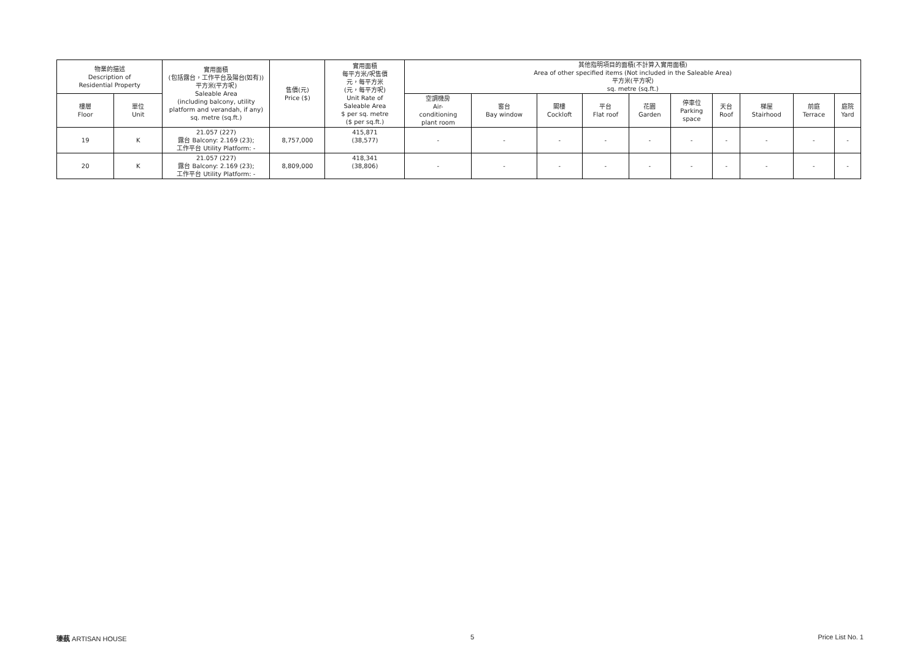| 物業的描述 Description of Residential Property | | 實用面積 (包括露台，工作平台及陽台(如有)) 平方米(平方呎) Saleable Area (including balcony, utility platform and verandah, if any) sq. metre (sq.ft.) | 售價(元) Price ($) | 實用面積 每平方米/呎售價 元，每平方米 (元，每平方呎) Unit Rate of Saleable Area $ per sq. metre ($ per sq.ft.) | 其他指明項目的面積(不計算入實用面積) Area of other specified items (Not included in the Saleable Area) 平方米(平方呎) sq. metre (sq.ft.) | | | | | | | | | |
| --- | --- | --- | --- | --- | --- | --- | --- | --- | --- | --- | --- | --- | --- | --- |
| 樓層 Floor | 單位 Unit | | | | 空調機房 Air- conditioning plant room | 窗台 Bay window | 閣樓 Cockloft | 平台 Flat roof | 花園 Garden | 停車位 Parking space | 天台 Roof | 梯屋 Stairhood | 前庭 Terrace | 庭院 Yard |
| 19 | K | 21.057 (227) 露台 Balcony: 2.169 (23); 工作平台 Utility Platform: - | 8,757,000 | 415,871 (38,577) | - | - | - | - | - | - | - | - | - | - |
| 20 | K | 21.057 (227) 露台 Balcony: 2.169 (23); 工作平台 Utility Platform: - | 8,809,000 | 418,341 (38,806) | - | - | - | - | - | - | - | - | - | - |
瑧蓺 ARTISAN HOUSE 5 Price List No. 1